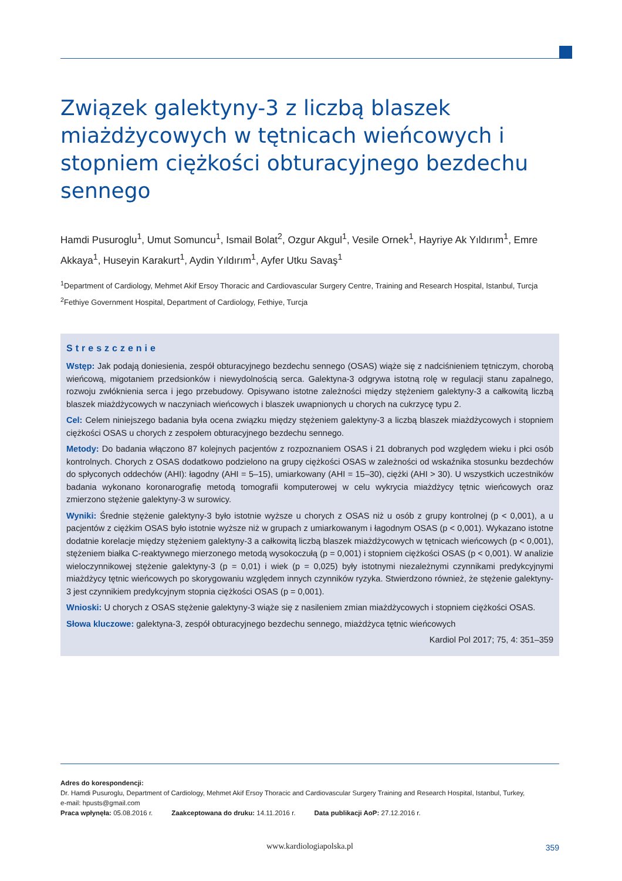Związek galektyny-3 z liczbą blaszek miażdżycowych w tętnicach wieńcowych i stopniem ciężkości obturacyjnego bezdechu sennego
Hamdi Pusuroglu<sup>1</sup>, Umut Somuncu<sup>1</sup>, Ismail Bolat<sup>2</sup>, Ozgur Akgul<sup>1</sup>, Vesile Ornek<sup>1</sup>, Hayriye Ak Yıldırım<sup>1</sup>, Emre Akkaya<sup>1</sup>, Huseyin Karakurt<sup>1</sup>, Aydin Yıldırım<sup>1</sup>, Ayfer Utku Savaş<sup>1</sup>
<sup>1</sup> Department of Cardiology, Mehmet Akif Ersoy Thoracic and Cardiovascular Surgery Centre, Training and Research Hospital, Istanbul, Turcja
<sup>2</sup> Fethiye Government Hospital, Department of Cardiology, Fethiye, Turcja
Streszczenie
Wstęp: Jak podają doniesienia, zespół obturacyjnego bezdechu sennego (OSAS) wiąże się z nadciśnieniem tętniczym, chorobą wieńcową, migotaniem przedsionków i niewydolnością serca. Galektyna-3 odgrywa istotną rolę w regulacji stanu zapalnego, rozwoju zwłóknienia serca i jego przebudowy. Opisywano istotne zależności między stężeniem galektyny-3 a całkowitą liczbą blaszek miażdżycowych w naczyniach wieńcowych i blaszek uwapnionych u chorych na cukrzycę typu 2.
Cel: Celem niniejszego badania była ocena związku między stężeniem galektyny-3 a liczbą blaszek miażdżycowych i stopniem ciężkości OSAS u chorych z zespołem obturacyjnego bezdechu sennego.
Metody: Do badania włączono 87 kolejnych pacjentów z rozpoznaniem OSAS i 21 dobranych pod względem wieku i płci osób kontrolnych. Chorych z OSAS dodatkowo podzielono na grupy ciężkości OSAS w zależności od wskaźnika stosunku bezdechów do spłyconych oddechów (AHI): łagodny (AHI = 5–15), umiarkowany (AHI = 15–30), ciężki (AHI > 30). U wszystkich uczestników badania wykonano koronarografię metodą tomografii komputerowej w celu wykrycia miażdżycy tętnic wieńcowych oraz zmierzono stężenie galektyny-3 w surowicy.
Wyniki: Średnie stężenie galektyny-3 było istotnie wyższe u chorych z OSAS niż u osób z grupy kontrolnej (p < 0,001), a u pacjentów z ciężkim OSAS było istotnie wyższe niż w grupach z umiarkowanym i łagodnym OSAS (p < 0,001). Wykazano istotne dodatnie korelacje między stężeniem galektyny-3 a całkowitą liczbą blaszek miażdżycowych w tętnicach wieńcowych (p < 0,001), stężeniem białka C-reaktywnego mierzonego metodą wysokoczułą (p = 0,001) i stopniem ciężkości OSAS (p < 0,001). W analizie wieloczynnikowej stężenie galektyny-3 (p = 0,01) i wiek (p = 0,025) były istotnymi niezależnymi czynnikami predykcyjnymi miażdżycy tętnic wieńcowych po skorygowaniu względem innych czynników ryzyka. Stwierdzono również, że stężenie galektyny-3 jest czynnikiem predykcyjnym stopnia ciężkości OSAS (p = 0,001).
Wnioski: U chorych z OSAS stężenie galektyny-3 wiąże się z nasileniem zmian miażdżycowych i stopniem ciężkości OSAS.
Słowa kluczowe: galektyna-3, zespół obturacyjnego bezdechu sennego, miażdżyca tętnic wieńcowych
Kardiol Pol 2017; 75, 4: 351–359
Adres do korespondencji:
Dr. Hamdi Pusuroglu, Department of Cardiology, Mehmet Akif Ersoy Thoracic and Cardiovascular Surgery Training and Research Hospital, Istanbul, Turkey,
e-mail: hpusts@gmail.com
Praca wpłynęła: 05.08.2016 r. Zaakceptowana do druku: 14.11.2016 r. Data publikacji AoP: 27.12.2016 r.
www.kardiologiapolska.pl 359